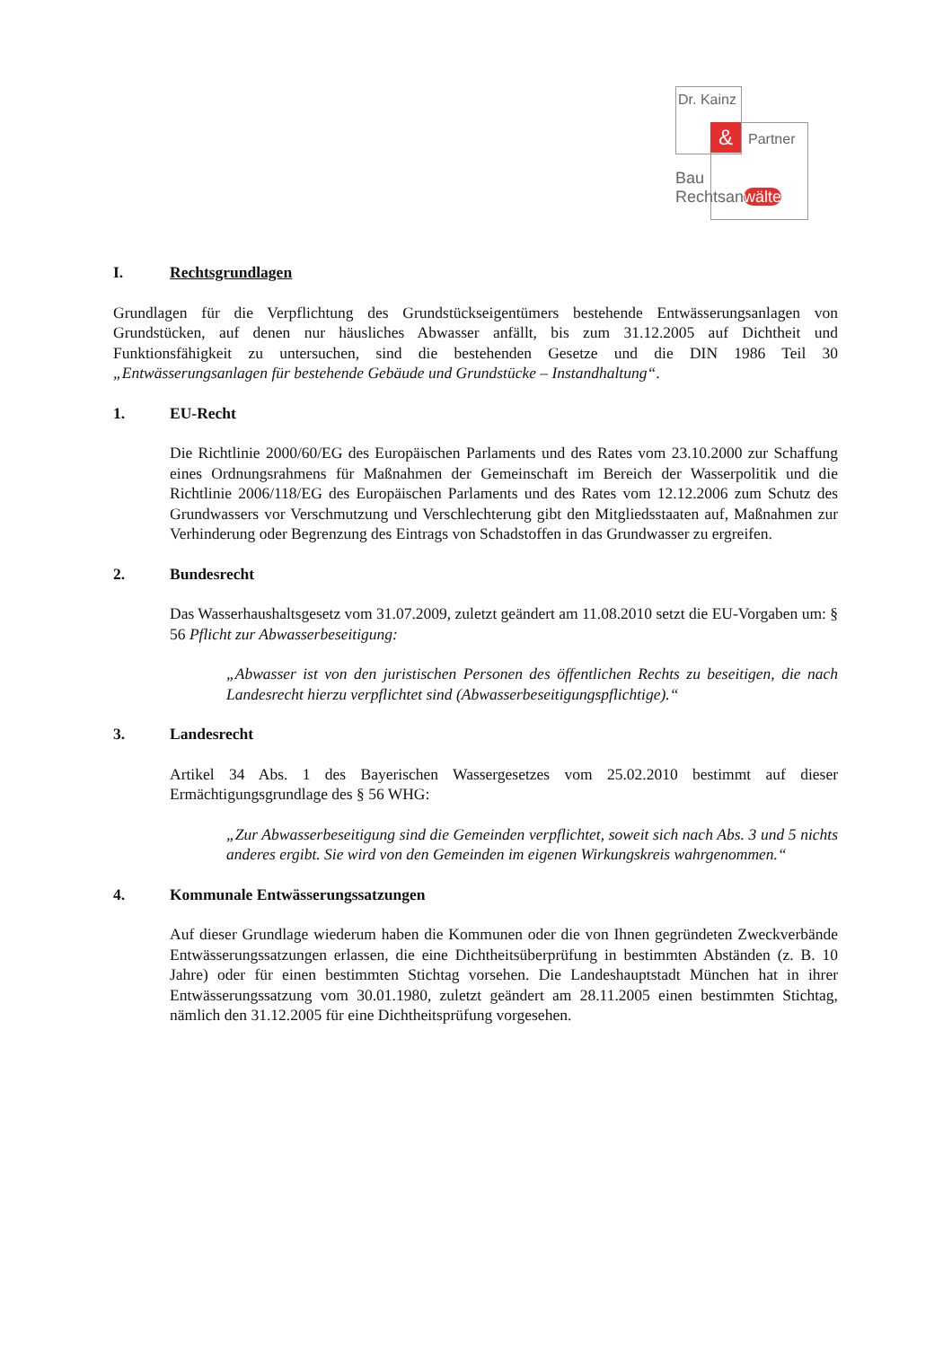&
Dr. Kainz
Partner
Bau
Rechtsanwälte
I. Rechtsgrundlagen
Grundlagen für die Verpflichtung des Grundstückseigentümers bestehende Entwässerungsanlagen von Grundstücken, auf denen nur häusliches Abwasser anfällt, bis zum 31.12.2005 auf Dichtheit und Funktionsfähigkeit zu untersuchen, sind die bestehenden Gesetze und die DIN 1986 Teil 30 „Entwässerungsanlagen für bestehende Gebäude und Grundstücke – Instandhaltung“.
1. EU-Recht
Die Richtlinie 2000/60/EG des Europäischen Parlaments und des Rates vom 23.10.2000 zur Schaffung eines Ordnungsrahmens für Maßnahmen der Gemeinschaft im Bereich der Wasserpolitik und die Richtlinie 2006/118/EG des Europäischen Parlaments und des Rates vom 12.12.2006 zum Schutz des Grundwassers vor Verschmutzung und Verschlechterung gibt den Mitgliedsstaaten auf, Maßnahmen zur Verhinderung oder Begrenzung des Eintrags von Schadstoffen in das Grundwasser zu ergreifen.
2. Bundesrecht
Das Wasserhaushaltsgesetz vom 31.07.2009, zuletzt geändert am 11.08.2010 setzt die EU-Vorgaben um: § 56 Pflicht zur Abwasserbeseitigung:
„Abwasser ist von den juristischen Personen des öffentlichen Rechts zu beseitigen, die nach Landesrecht hierzu verpflichtet sind (Abwasserbeseitigungspflichtige).“
3. Landesrecht
Artikel 34 Abs. 1 des Bayerischen Wassergesetzes vom 25.02.2010 bestimmt auf dieser Ermächtigungsgrundlage des § 56 WHG:
„Zur Abwasserbeseitigung sind die Gemeinden verpflichtet, soweit sich nach Abs. 3 und 5 nichts anderes ergibt. Sie wird von den Gemeinden im eigenen Wirkungskreis wahrgenommen.“
4. Kommunale Entwässerungssatzungen
Auf dieser Grundlage wiederum haben die Kommunen oder die von Ihnen gegründeten Zweckverbände Entwässerungssatzungen erlassen, die eine Dichtheitsüberprüfung in bestimmten Abständen (z. B. 10 Jahre) oder für einen bestimmten Stichtag vorsehen. Die Landeshauptstadt München hat in ihrer Entwässerungssatzung vom 30.01.1980, zuletzt geändert am 28.11.2005 einen bestimmten Stichtag, nämlich den 31.12.2005 für eine Dichtheitsprüfung vorgesehen.